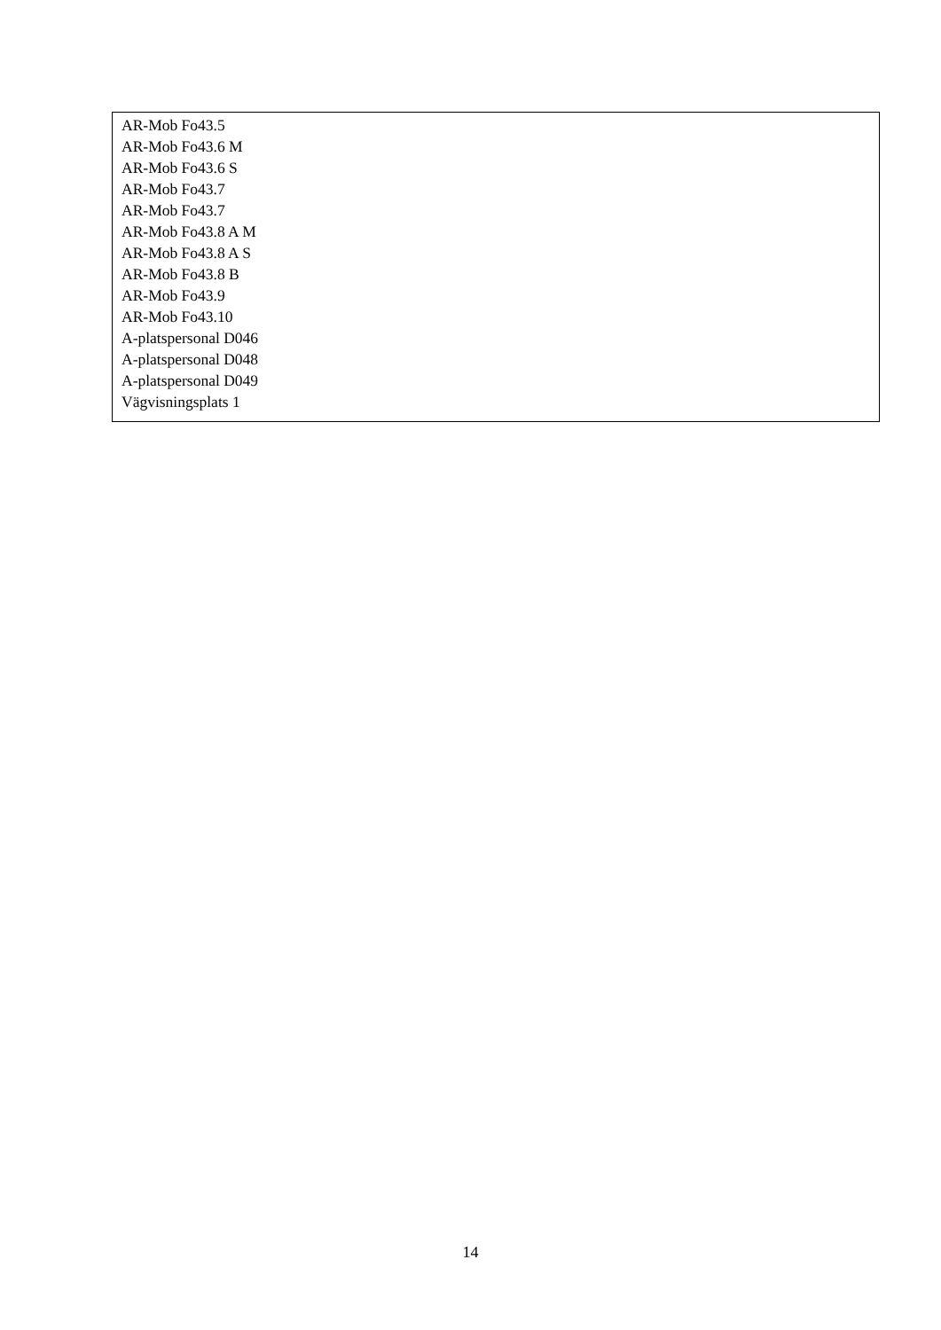AR-Mob Fo43.5
AR-Mob Fo43.6 M
AR-Mob Fo43.6 S
AR-Mob Fo43.7
AR-Mob Fo43.7
AR-Mob Fo43.8 A M
AR-Mob Fo43.8 A S
AR-Mob Fo43.8 B
AR-Mob Fo43.9
AR-Mob Fo43.10
A-platspersonal D046
A-platspersonal D048
A-platspersonal D049
Vägvisningsplats 1
14